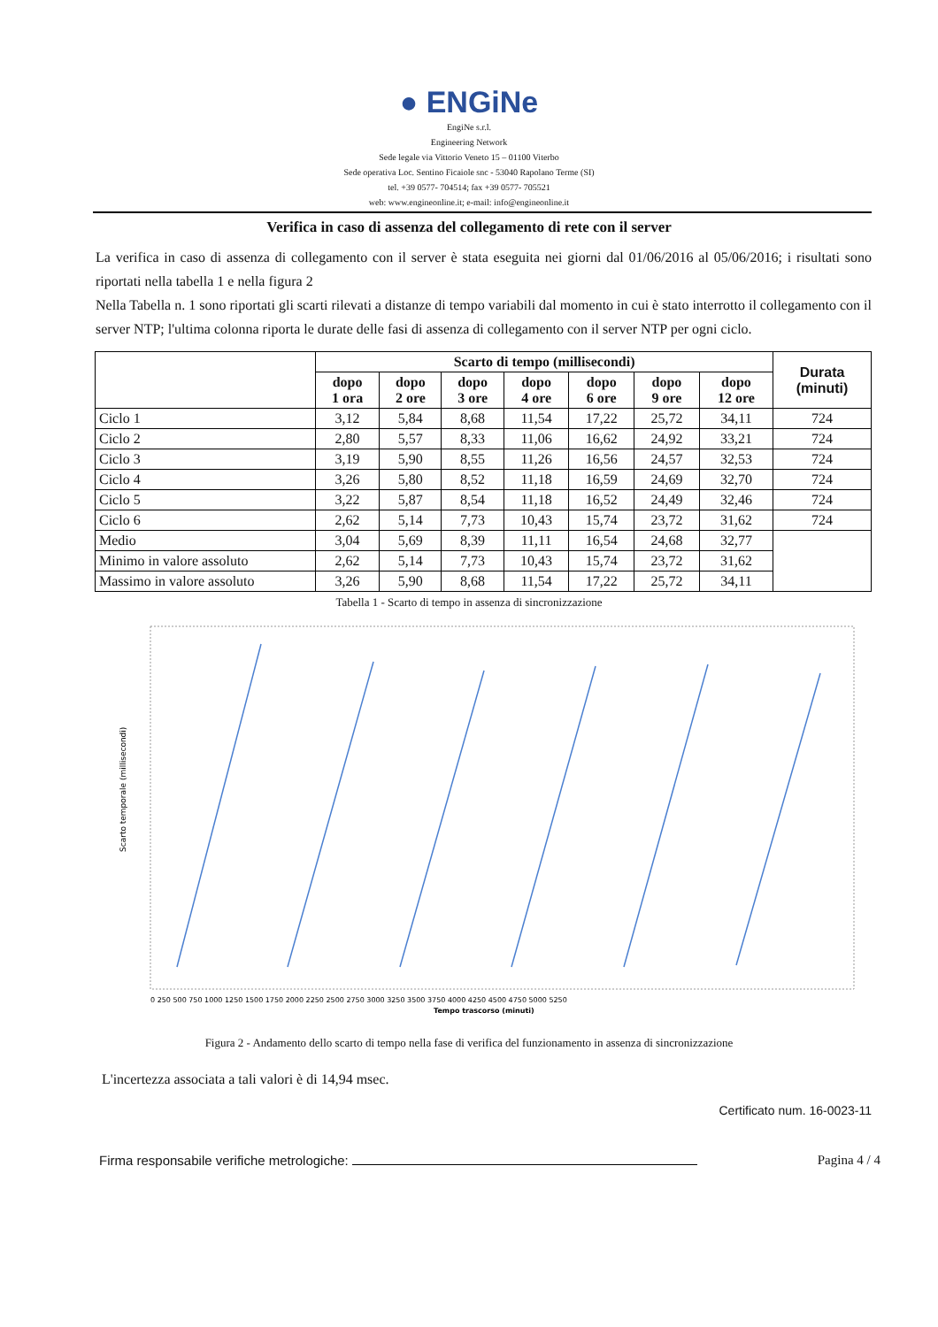● ENGiNe
EngiNe s.r.l.
Engineering Network
Sede legale via Vittorio Veneto 15 – 01100 Viterbo
Sede operativa Loc. Sentino Ficaiole snc - 53040 Rapolano Terme (SI)
tel. +39 0577- 704514; fax +39 0577- 705521
web: www.engineonline.it; e-mail: info@engineonline.it
Verifica in caso di assenza del collegamento di rete con il server
La verifica in caso di assenza di collegamento con il server è stata eseguita nei giorni dal 01/06/2016 al 05/06/2016; i risultati sono riportati nella tabella 1 e nella figura 2
Nella Tabella n. 1 sono riportati gli scarti rilevati a distanze di tempo variabili dal momento in cui è stato interrotto il collegamento con il server NTP; l'ultima colonna riporta le durate delle fasi di assenza di collegamento con il server NTP per ogni ciclo.
| | Scarto di tempo (millisecondi) | | | | | | | Durata (minuti) |
| --- | --- | --- | --- | --- | --- | --- | --- | --- |
| | dopo 1 ora | dopo 2 ore | dopo 3 ore | dopo 4 ore | dopo 6 ore | dopo 9 ore | dopo 12 ore | |
| Ciclo 1 | 3,12 | 5,84 | 8,68 | 11,54 | 17,22 | 25,72 | 34,11 | 724 |
| Ciclo 2 | 2,80 | 5,57 | 8,33 | 11,06 | 16,62 | 24,92 | 33,21 | 724 |
| Ciclo 3 | 3,19 | 5,90 | 8,55 | 11,26 | 16,56 | 24,57 | 32,53 | 724 |
| Ciclo 4 | 3,26 | 5,80 | 8,52 | 11,18 | 16,59 | 24,69 | 32,70 | 724 |
| Ciclo 5 | 3,22 | 5,87 | 8,54 | 11,18 | 16,52 | 24,49 | 32,46 | 724 |
| Ciclo 6 | 2,62 | 5,14 | 7,73 | 10,43 | 15,74 | 23,72 | 31,62 | 724 |
| Medio | 3,04 | 5,69 | 8,39 | 11,11 | 16,54 | 24,68 | 32,77 | |
| Minimo in valore assoluto | 2,62 | 5,14 | 7,73 | 10,43 | 15,74 | 23,72 | 31,62 | |
| Massimo in valore assoluto | 3,26 | 5,90 | 8,68 | 11,54 | 17,22 | 25,72 | 34,11 | |
Tabella 1 - Scarto di tempo in assenza di sincronizzazione
Scarto temporale (millisecondi)
0 250 500 750 1000 1250 1500 1750 2000 2250 2500 2750 3000 3250 3500 3750 4000 4250 4500 4750 5000 5250
Tempo trascorso (minuti)
Figura 2 - Andamento dello scarto di tempo nella fase di verifica del funzionamento in assenza di sincronizzazione
L'incertezza associata a tali valori è di 14,94 msec.
Certificato num. 16-0023-11
Firma responsabile verifiche metrologiche: Pagina 4 / 4